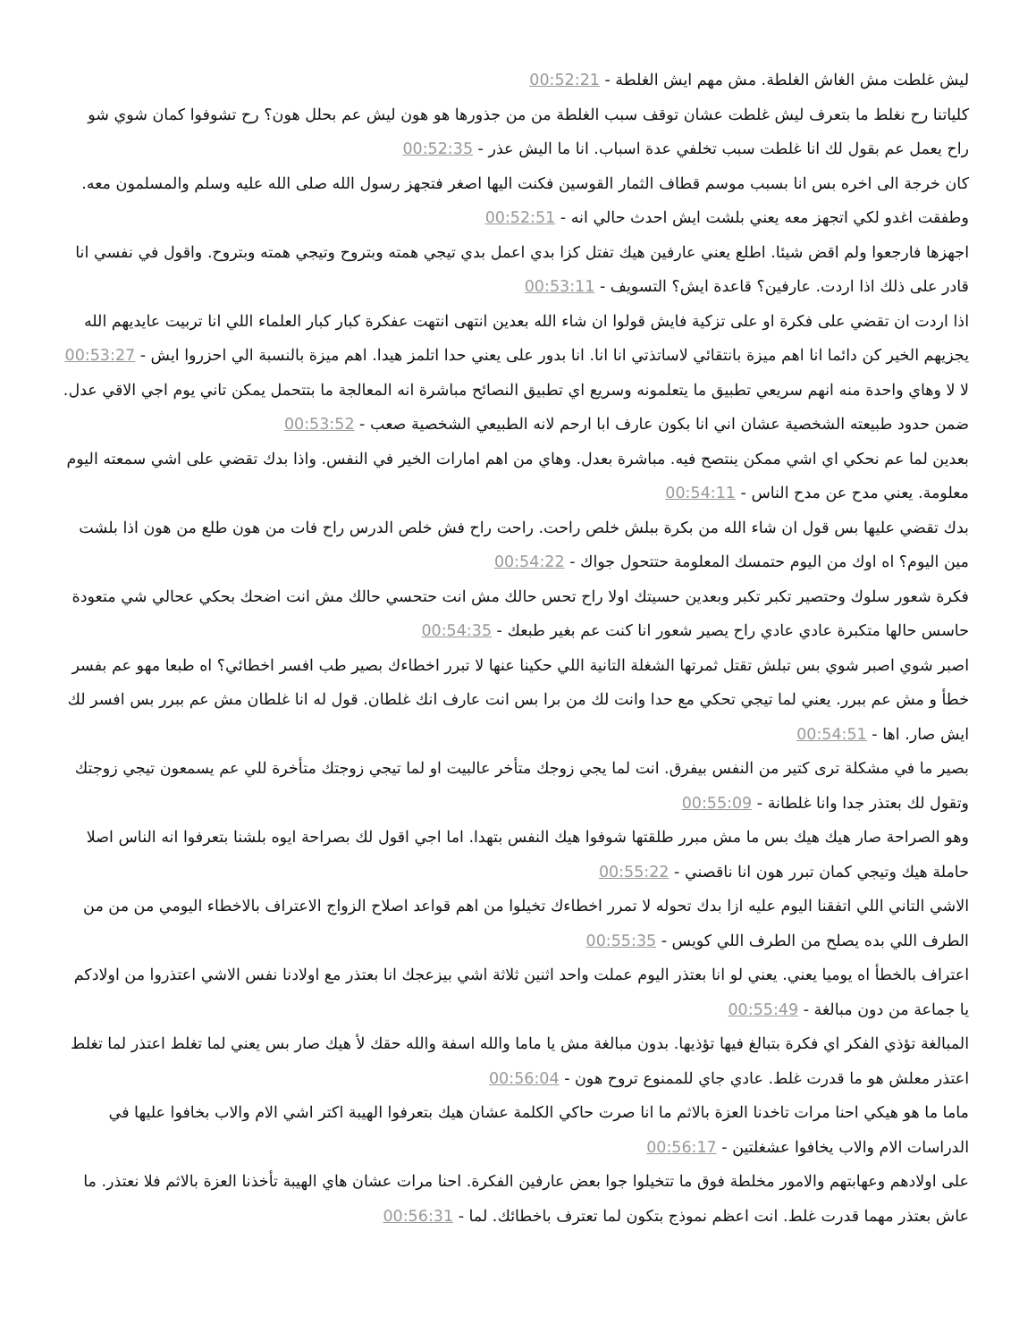ليش غلطت مش الغاش الغلطة. مش مهم ايش الغلطة - 00:52:21
كلياتنا رح نغلط ما بتعرف ليش غلطت عشان توقف سبب الغلطة من من جذورها هو هون ليش عم بحلل هون؟ رح تشوفوا كمان شوي شو راح يعمل عم بقول لك انا غلطت سبب تخلفي عدة اسباب. انا ما اليش عذر - 00:52:35
كان خرجة الى اخره بس انا بسبب موسم قطاف الثمار القوسين فكنت اليها اصغر فتجهز رسول الله صلى الله عليه وسلم والمسلمون معه. وطفقت اغدو لكي اتجهز معه يعني بلشت ايش احدث حالي انه - 00:52:51
اجهزها فارجعوا ولم اقض شيئا. اطلع يعني عارفين هيك تفتل كزا بدي اعمل بدي تيجي همته وبتروح وتيجي همته وبتروح. واقول في نفسي انا قادر على ذلك اذا اردت. عارفين؟ قاعدة ايش؟ التسويف - 00:53:11
اذا اردت ان تقضي على فكرة او على تزكية فايش قولوا ان شاء الله بعدين انتهى انتهت عفكرة كبار كبار العلماء اللي انا تربيت عايديهم الله يجزيهم الخير كن دائما انا اهم ميزة بانتقائي لاساتذتي انا انا. انا بدور على يعني حدا اتلمز هيدا. اهم ميزة بالنسبة الي احزروا ايش - 00:53:27
لا لا وهاي واحدة منه انهم سريعي تطبيق ما يتعلمونه وسريع اي تطبيق النصائح مباشرة انه المعالجة ما بتتحمل يمكن تاني يوم اجي الاقي عدل. ضمن حدود طبيعته الشخصية عشان اني انا بكون عارف ابا ارحم لانه الطبيعي الشخصية صعب - 00:53:52
بعدين لما عم نحكي اي اشي ممكن ينتصح فيه. مباشرة بعدل. وهاي من اهم امارات الخير في النفس. واذا بدك تقضي على اشي سمعته اليوم معلومة. يعني مدح عن مدح الناس - 00:54:11
بدك تقضي عليها بس قول ان شاء الله من بكرة ببلش خلص راحت. راحت راح فش خلص الدرس راح فات من هون طلع من هون اذا بلشت مين اليوم؟ اه اوك من اليوم حتمسك المعلومة حتتحول جواك - 00:54:22
فكرة شعور سلوك وحتصير تكبر تكبر وبعدين حسيتك اولا راح تحس حالك مش انت حتحسي حالك مش انت اضحك بحكي عحالي شي متعودة حاسس حالها متكبرة عادي عادي راح يصير شعور انا كنت عم بغير طبعك - 00:54:35
اصبر شوي اصبر شوي بس تبلش تقتل ثمرتها الشغلة التانية اللي حكينا عنها لا تبرر اخطاءك بصير طب افسر اخطائي؟ اه طبعا مهو عم بفسر خطأ و مش عم ببرر. يعني لما تيجي تحكي مع حدا وانت لك من برا بس انت عارف انك غلطان. قول له انا غلطان مش عم ببرر بس افسر لك ايش صار. اها - 00:54:51
بصير ما في مشكلة ترى كتير من النفس بيفرق. انت لما يجي زوجك متأخر عالبيت او لما تيجي زوجتك متأخرة للي عم يسمعون تيجي زوجتك وتقول لك بعتذر جدا وانا غلطانة - 00:55:09
وهو الصراحة صار هيك هيك بس ما مش مبرر طلقتها شوفوا هيك النفس بتهدا. اما اجي اقول لك بصراحة ايوه بلشنا بتعرفوا انه الناس اصلا حاملة هيك وتيجي كمان تبرر هون انا ناقصني - 00:55:22
الاشي التاني اللي اتفقنا اليوم عليه ازا بدك تحوله لا تمرر اخطاءك تخيلوا من اهم قواعد اصلاح الزواج الاعتراف بالاخطاء اليومي من من من الطرف اللي بده يصلح من الطرف اللي كويس - 00:55:35
اعتراف بالخطأ اه يوميا يعني. يعني لو انا بعتذر اليوم عملت واحد اثنين ثلاثة اشي بيزعجك انا بعتذر مع اولادنا نفس الاشي اعتذروا من اولادكم يا جماعة من دون مبالغة - 00:55:49
المبالغة تؤذي الفكر اي فكرة بتبالغ فيها تؤذيها. بدون مبالغة مش يا ماما والله اسفة والله حقك لأ هيك صار بس يعني لما تغلط اعتذر لما تغلط اعتذر معلش هو ما قدرت غلط. عادي جاي للممنوع تروح هون - 00:56:04
ماما ما هو هيكي احنا مرات تاخدنا العزة بالاثم ما انا صرت حاكي الكلمة عشان هيك بتعرفوا الهيبة اكتر اشي الام والاب بخافوا عليها في الدراسات الام والاب يخافوا عشغلتين - 00:56:17
على اولادهم وعهابتهم والامور مخلطة فوق ما تتخيلوا جوا بعض عارفين الفكرة. احنا مرات عشان هاي الهيبة تأخذنا العزة بالاثم فلا نعتذر. ما عاش بعتذر مهما قدرت غلط. انت اعظم نموذج بتكون لما تعترف باخطائك. لما - 00:56:31